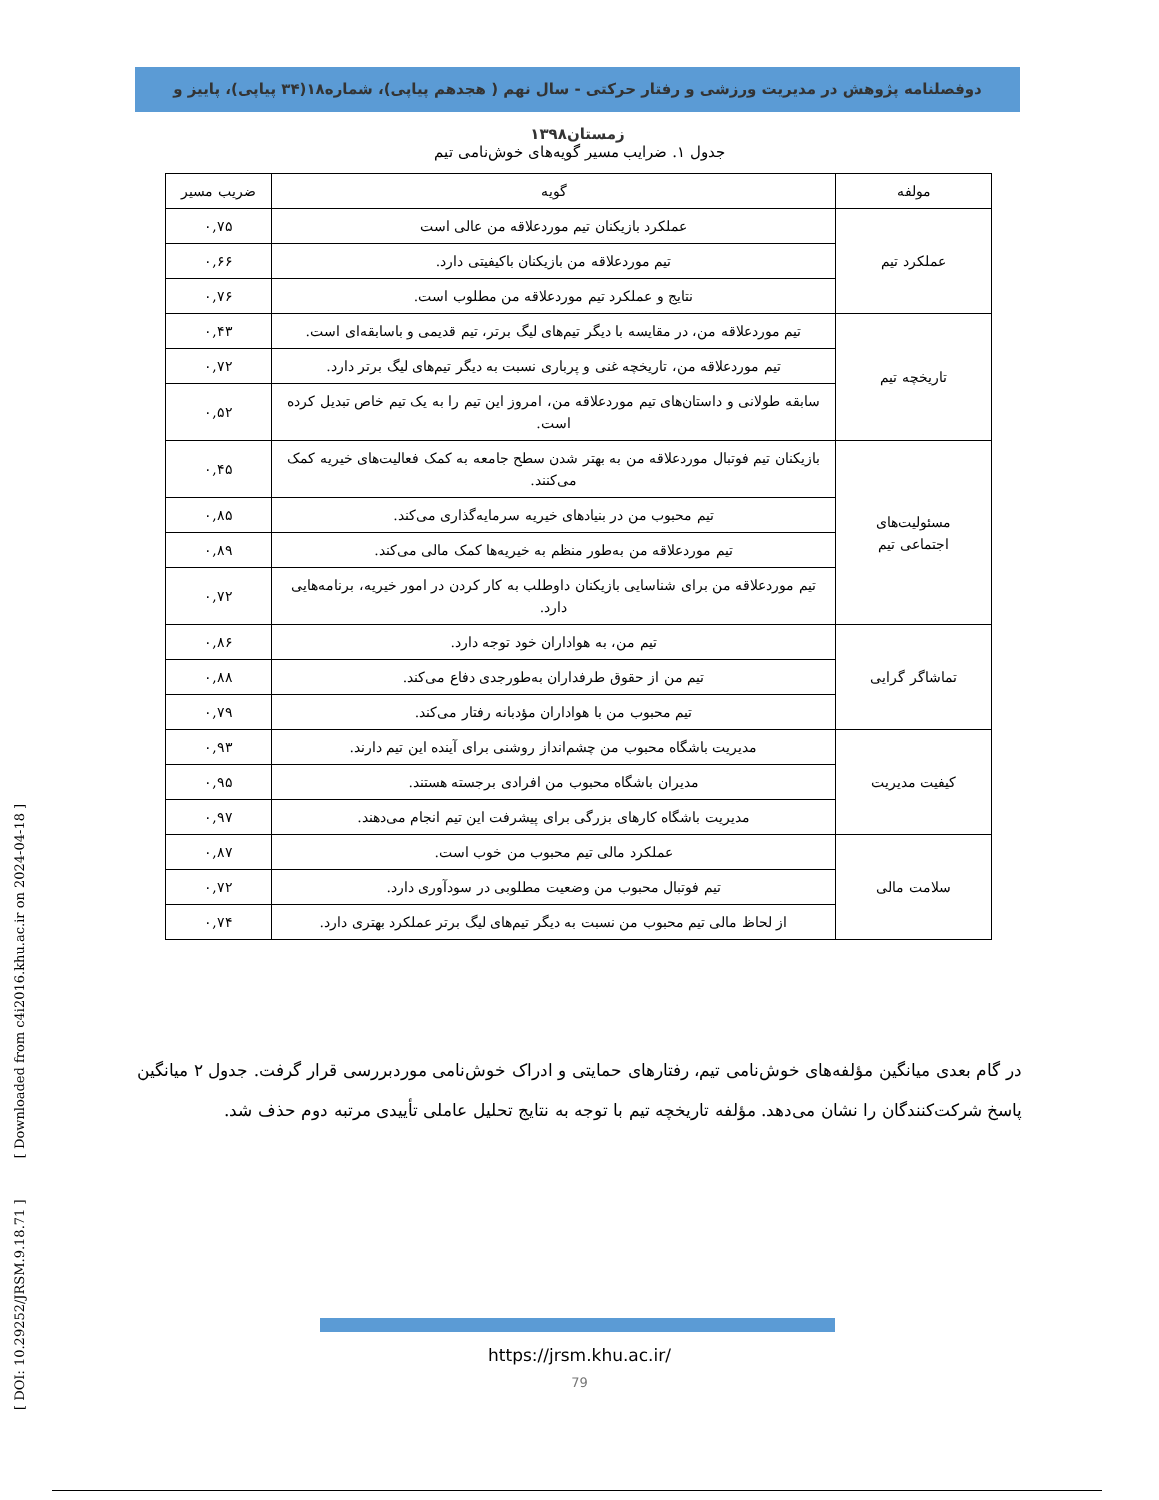دوفصلنامه پژوهش در مدیریت ورزشی و رفتار حرکتی - سال نهم ( هجدهم پیاپی)، شماره۱۸(۳۴ پیاپی)، پاییز و زمستان۱۳۹۸
جدول ۱. ضرایب مسیر گویه‌های خوش‌نامی تیم
| مولفه | گویه | ضریب مسیر |
| --- | --- | --- |
| عملکرد تیم | عملکرد بازیکنان تیم موردعلاقه من عالی است | ۰,۷۵ |
| | تیم موردعلاقه من بازیکنان باکیفیتی دارد. | ۰,۶۶ |
| | نتایج و عملکرد تیم موردعلاقه من مطلوب است. | ۰,۷۶ |
| تاریخچه تیم | تیم موردعلاقه من، در مقایسه با دیگر تیم‌های لیگ برتر، تیم قدیمی و باسابقه‌ای است. | ۰,۴۳ |
| | تیم موردعلاقه من، تاریخچه غنی و پرباری نسبت به دیگر تیم‌های لیگ برتر دارد. | ۰,۷۲ |
| | سابقه طولانی و داستان‌های تیم موردعلاقه من، امروز این تیم را به یک تیم خاص تبدیل کرده است. | ۰,۵۲ |
| مسئولیت‌های اجتماعی تیم | بازیکنان تیم فوتبال موردعلاقه من به بهتر شدن سطح جامعه به کمک فعالیت‌های خیریه کمک می‌کنند. | ۰,۴۵ |
| | تیم محبوب من در بنیادهای خیریه سرمایه‌گذاری می‌کند. | ۰,۸۵ |
| | تیم موردعلاقه من به‌طور منظم به خیریه‌ها کمک مالی می‌کند. | ۰,۸۹ |
| | تیم موردعلاقه من برای شناسایی بازیکنان داوطلب به کار کردن در امور خیریه، برنامه‌هایی دارد. | ۰,۷۲ |
| تماشاگر گرایی | تیم من، به هواداران خود توجه دارد. | ۰,۸۶ |
| | تیم من از حقوق طرفداران به‌طورجدی دفاع می‌کند. | ۰,۸۸ |
| | تیم محبوب من با هواداران مؤدبانه رفتار می‌کند. | ۰,۷۹ |
| کیفیت مدیریت | مدیریت باشگاه محبوب من چشم‌انداز روشنی برای آینده این تیم دارند. | ۰,۹۳ |
| | مدیران باشگاه محبوب من افرادی برجسته هستند. | ۰,۹۵ |
| | مدیریت باشگاه کارهای بزرگی برای پیشرفت این تیم انجام می‌دهند. | ۰,۹۷ |
| سلامت مالی | عملکرد مالی تیم محبوب من خوب است. | ۰,۸۷ |
| | تیم فوتبال محبوب من وضعیت مطلوبی در سودآوری دارد. | ۰,۷۲ |
| | از لحاظ مالی تیم محبوب من نسبت به دیگر تیم‌های لیگ برتر عملکرد بهتری دارد. | ۰,۷۴ |
در گام بعدی میانگین مؤلفه‌های خوش‌نامی تیم، رفتارهای حمایتی و ادراک خوش‌نامی موردبررسی قرار گرفت. جدول ۲ میانگین پاسخ شرکت‌کنندگان را نشان می‌دهد. مؤلفه تاریخچه تیم با توجه به نتایج تحلیل عاملی تأییدی مرتبه دوم حذف شد.
https://jrsm.khu.ac.ir/
79
[ DOI: 10.29252/JRSM.9.18.71 ] [ Downloaded from c4i2016.khu.ac.ir on 2024-04-18 ]